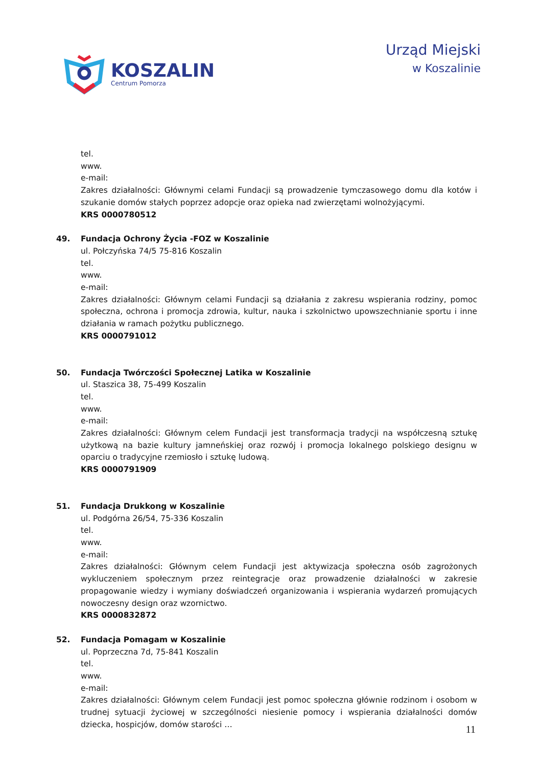KOSZALIN
Centrum Pomorza
Urząd Miejski
w Koszalinie
tel.
www.
e-mail:
Zakres działalności: Głównymi celami Fundacji są prowadzenie tymczasowego domu dla kotów i szukanie domów stałych poprzez adopcje oraz opieka nad zwierzętami wolnożyjącymi.
KRS 0000780512
49. Fundacja Ochrony Życia -FOZ w Koszalinie
ul. Połczyńska 74/5 75-816 Koszalin
tel.
www.
e-mail:
Zakres działalności: Głównym celami Fundacji są działania z zakresu wspierania rodziny, pomoc społeczna, ochrona i promocja zdrowia, kultur, nauka i szkolnictwo upowszechnianie sportu i inne działania w ramach pożytku publicznego.
KRS 0000791012
50. Fundacja Twórczości Społecznej Latika w Koszalinie
ul. Staszica 38, 75-499 Koszalin
tel.
www.
e-mail:
Zakres działalności: Głównym celem Fundacji jest transformacja tradycji na współczesną sztukę użytkową na bazie kultury jamneńskiej oraz rozwój i promocja lokalnego polskiego designu w oparciu o tradycyjne rzemiosło i sztukę ludową.
KRS 0000791909
51. Fundacja Drukkong w Koszalinie
ul. Podgórna 26/54, 75-336 Koszalin
tel.
www.
e-mail:
Zakres działalności: Głównym celem Fundacji jest aktywizacja społeczna osób zagrożonych wykluczeniem społecznym przez reintegracje oraz prowadzenie działalności w zakresie propagowanie wiedzy i wymiany doświadczeń organizowania i wspierania wydarzeń promujących nowoczesny design oraz wzornictwo.
KRS 0000832872
52. Fundacja Pomagam w Koszalinie
ul. Poprzeczna 7d, 75-841 Koszalin
tel.
www.
e-mail:
Zakres działalności: Głównym celem Fundacji jest pomoc społeczna głównie rodzinom i osobom w trudnej sytuacji życiowej w szczególności niesienie pomocy i wspierania działalności domów dziecka, hospicjów, domów starości …
11